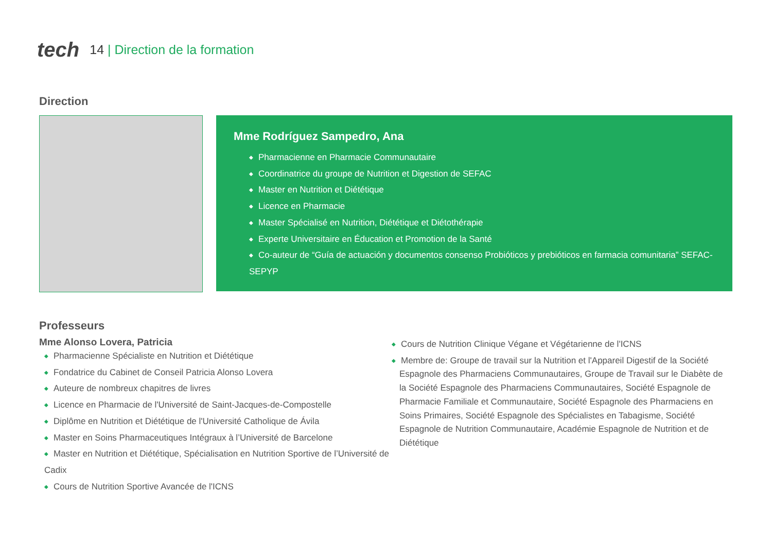tech 14 | Direction de la formation
Direction
Mme Rodríguez Sampedro, Ana
◆ Pharmacienne en Pharmacie Communautaire
◆ Coordinatrice du groupe de Nutrition et Digestion de SEFAC
◆ Master en Nutrition et Diététique
◆ Licence en Pharmacie
◆ Master Spécialisé en Nutrition, Diététique et Diétothérapie
◆ Experte Universitaire en Éducation et Promotion de la Santé
◆ Co-auteur de “Guía de actuación y documentos consenso Probióticos y prebióticos en farmacia comunitaria” SEFAC-SEPYP
Professeurs
Mme Alonso Lovera, Patricia
◆ Pharmacienne Spécialiste en Nutrition et Diététique
◆ Fondatrice du Cabinet de Conseil Patricia Alonso Lovera
◆ Auteure de nombreux chapitres de livres
◆ Licence en Pharmacie de l'Université de Saint-Jacques-de-Compostelle
◆ Diplôme en Nutrition et Diététique de l'Université Catholique de Ávila
◆ Master en Soins Pharmaceutiques Intégraux à l’Université de Barcelone
◆ Master en Nutrition et Diététique, Spécialisation en Nutrition Sportive de l’Université de Cadix
◆ Cours de Nutrition Sportive Avancée de l'ICNS
◆ Cours de Nutrition Clinique Végane et Végétarienne de l'ICNS
◆ Membre de: Groupe de travail sur la Nutrition et l'Appareil Digestif de la Société Espagnole des Pharmaciens Communautaires, Groupe de Travail sur le Diabète de la Société Espagnole des Pharmaciens Communautaires, Société Espagnole de Pharmacie Familiale et Communautaire, Société Espagnole des Pharmaciens en Soins Primaires, Société Espagnole des Spécialistes en Tabagisme, Société Espagnole de Nutrition Communautaire, Académie Espagnole de Nutrition et de Diététique